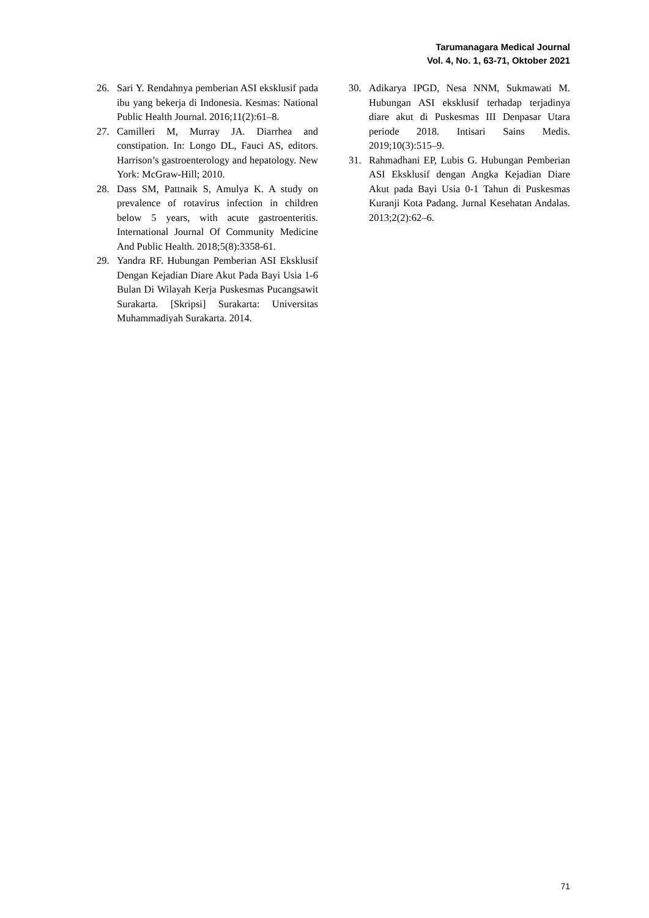Tarumanagara Medical Journal
Vol. 4, No. 1, 63-71, Oktober 2021
26. Sari Y. Rendahnya pemberian ASI eksklusif pada ibu yang bekerja di Indonesia. Kesmas: National Public Health Journal. 2016;11(2):61–8.
27. Camilleri M, Murray JA. Diarrhea and constipation. In: Longo DL, Fauci AS, editors. Harrison’s gastroenterology and hepatology. New York: McGraw-Hill; 2010.
28. Dass SM, Pattnaik S, Amulya K. A study on prevalence of rotavirus infection in children below 5 years, with acute gastroenteritis. International Journal Of Community Medicine And Public Health. 2018;5(8):3358-61.
29. Yandra RF. Hubungan Pemberian ASI Eksklusif Dengan Kejadian Diare Akut Pada Bayi Usia 1-6 Bulan Di Wilayah Kerja Puskesmas Pucangsawit Surakarta. [Skripsi] Surakarta: Universitas Muhammadiyah Surakarta. 2014.
30. Adikarya IPGD, Nesa NNM, Sukmawati M. Hubungan ASI eksklusif terhadap terjadinya diare akut di Puskesmas III Denpasar Utara periode 2018. Intisari Sains Medis. 2019;10(3):515–9.
31. Rahmadhani EP, Lubis G. Hubungan Pemberian ASI Eksklusif dengan Angka Kejadian Diare Akut pada Bayi Usia 0-1 Tahun di Puskesmas Kuranji Kota Padang. Jurnal Kesehatan Andalas. 2013;2(2):62–6.
71